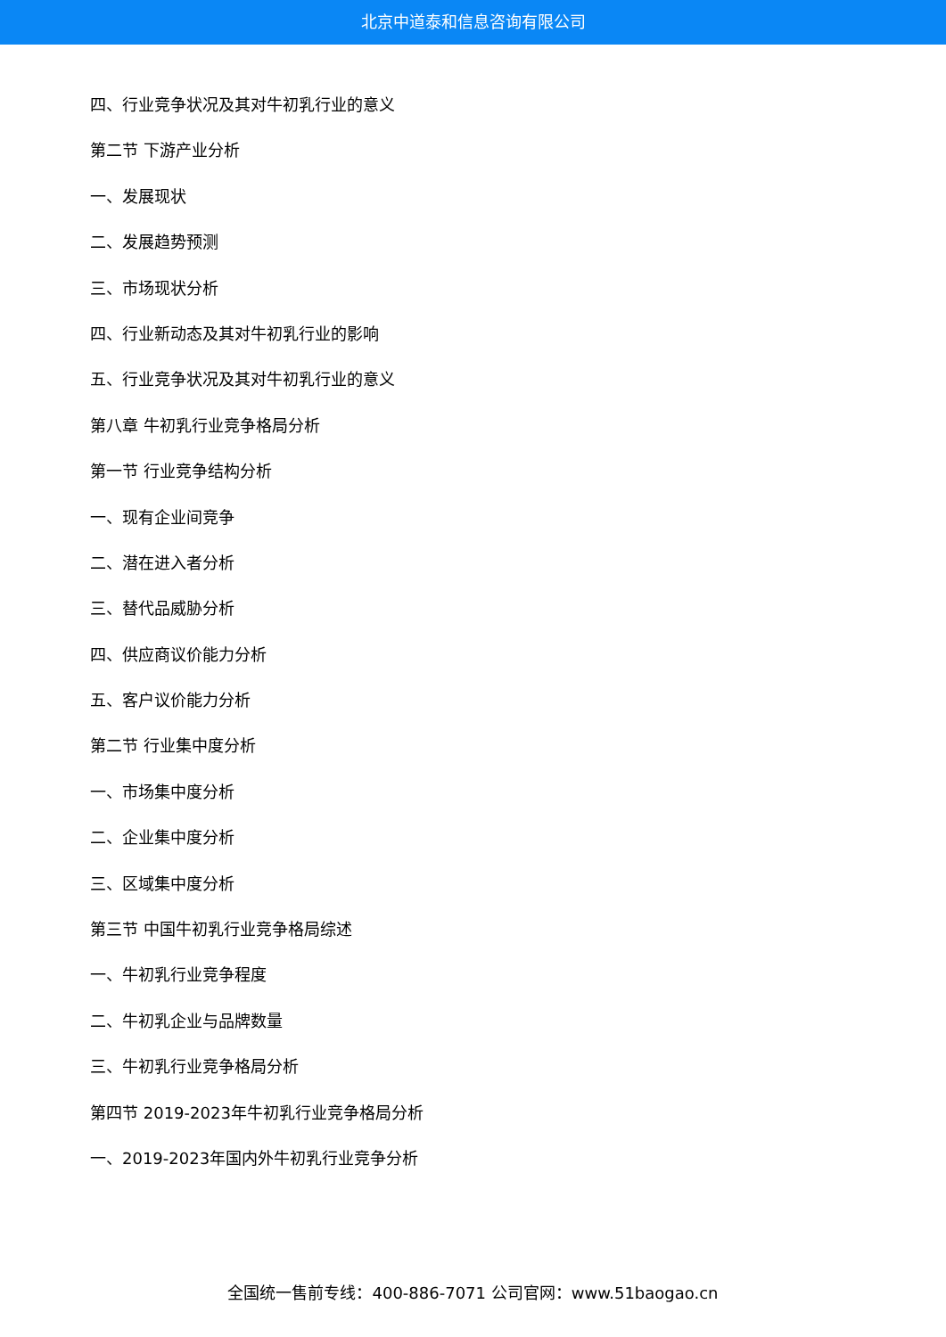北京中道泰和信息咨询有限公司
四、行业竞争状况及其对牛初乳行业的意义
第二节 下游产业分析
一、发展现状
二、发展趋势预测
三、市场现状分析
四、行业新动态及其对牛初乳行业的影响
五、行业竞争状况及其对牛初乳行业的意义
第八章 牛初乳行业竞争格局分析
第一节 行业竞争结构分析
一、现有企业间竞争
二、潜在进入者分析
三、替代品威胁分析
四、供应商议价能力分析
五、客户议价能力分析
第二节 行业集中度分析
一、市场集中度分析
二、企业集中度分析
三、区域集中度分析
第三节 中国牛初乳行业竞争格局综述
一、牛初乳行业竞争程度
二、牛初乳企业与品牌数量
三、牛初乳行业竞争格局分析
第四节 2019-2023年牛初乳行业竞争格局分析
一、2019-2023年国内外牛初乳行业竞争分析
全国统一售前专线：400-886-7071 公司官网：www.51baogao.cn